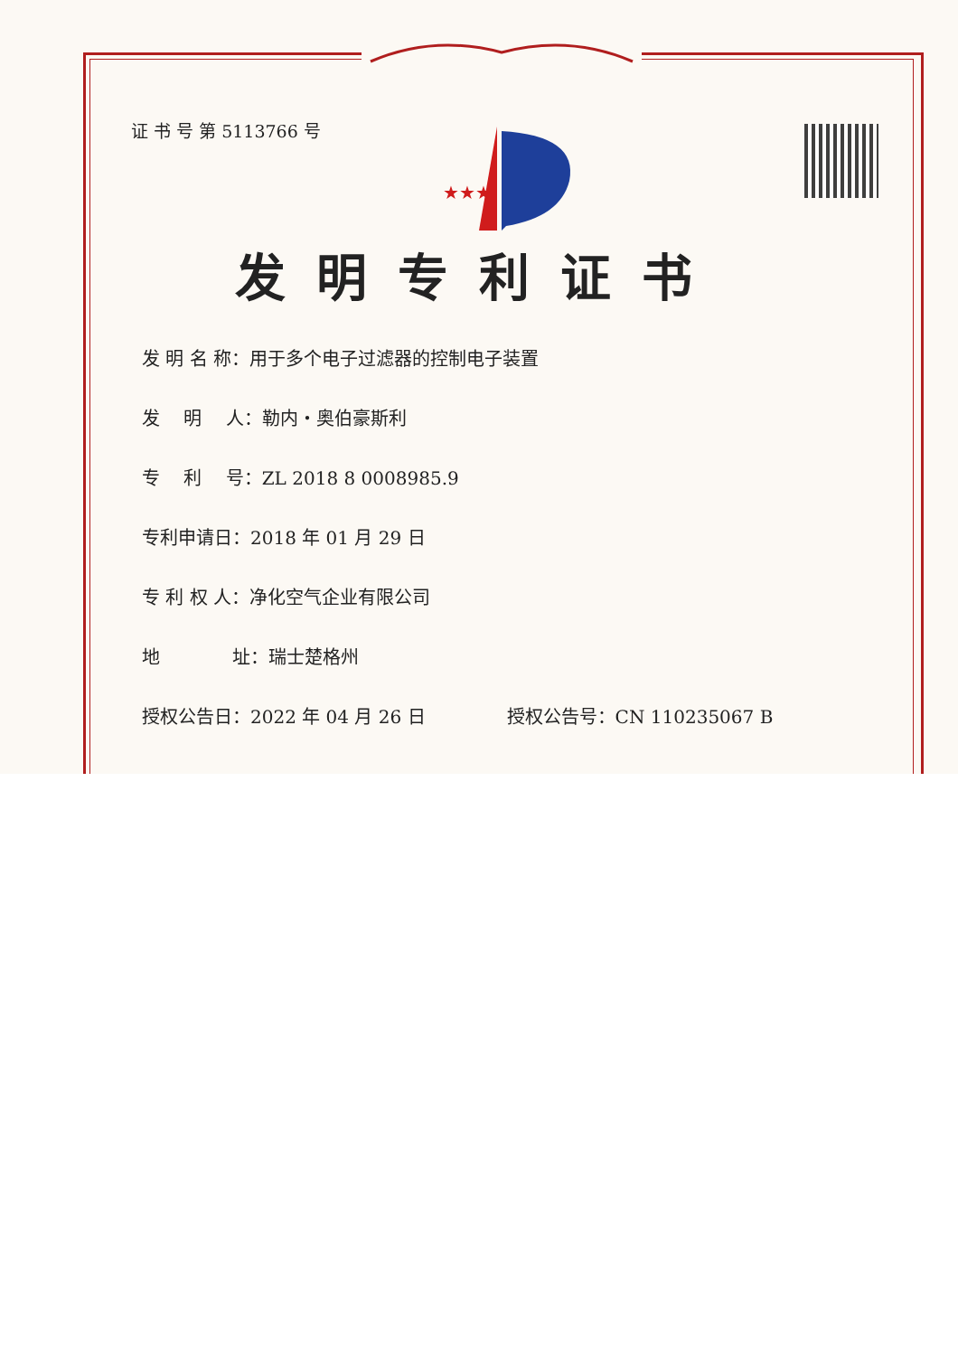★★★
证 书 号 第 5113766 号
发明专利证书
发 明 名 称：用于多个电子过滤器的控制电子装置
发　 明　 人：勒内・奥伯豪斯利
专　 利　 号：ZL 2018 8 0008985.9
专利申请日：2018 年 01 月 29 日
专 利 权 人：净化空气企业有限公司
地　　　　址：瑞士楚格州
授权公告日：2022 年 04 月 26 日 授权公告号：CN 110235067 B